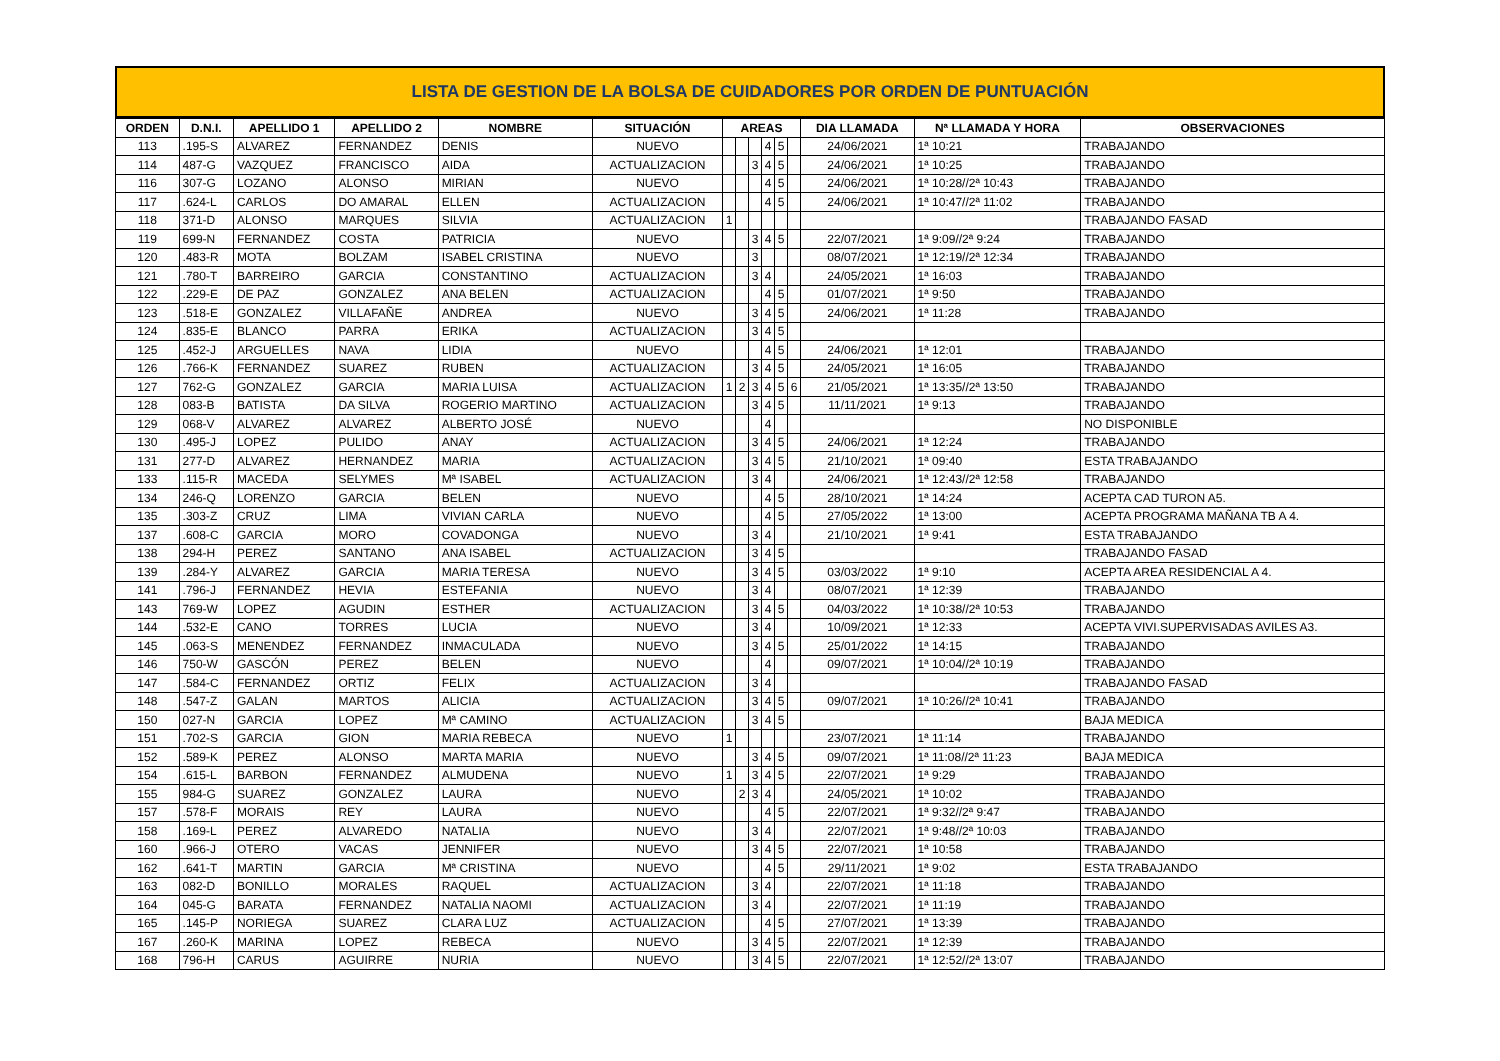LISTA DE GESTION DE LA BOLSA DE CUIDADORES POR ORDEN DE PUNTUACIÓN
| ORDEN | D.N.I. | APELLIDO 1 | APELLIDO 2 | NOMBRE | SITUACIÓN | AREAS | | | | | | DIA LLAMADA | Nª LLAMADA Y HORA | OBSERVACIONES |
| --- | --- | --- | --- | --- | --- | --- | --- | --- | --- | --- | --- | --- | --- | --- |
| 113 | .195-S | ALVAREZ | FERNANDEZ | DENIS | NUEVO | | | | 4 | 5 | | 24/06/2021 | 1ª 10:21 | TRABAJANDO |
| 114 | 487-G | VAZQUEZ | FRANCISCO | AIDA | ACTUALIZACION | | | 3 | 4 | 5 | | 24/06/2021 | 1ª 10:25 | TRABAJANDO |
| 116 | 307-G | LOZANO | ALONSO | MIRIAN | NUEVO | | | | 4 | 5 | | 24/06/2021 | 1ª 10:28//2ª 10:43 | TRABAJANDO |
| 117 | .624-L | CARLOS | DO AMARAL | ELLEN | ACTUALIZACION | | | | 4 | 5 | | 24/06/2021 | 1ª 10:47//2ª 11:02 | TRABAJANDO |
| 118 | 371-D | ALONSO | MARQUES | SILVIA | ACTUALIZACION | 1 | | | | | | | | TRABAJANDO FASAD |
| 119 | 699-N | FERNANDEZ | COSTA | PATRICIA | NUEVO | | | 3 | 4 | 5 | | 22/07/2021 | 1ª 9:09//2ª 9:24 | TRABAJANDO |
| 120 | .483-R | MOTA | BOLZAM | ISABEL CRISTINA | NUEVO | | | 3 | | | | 08/07/2021 | 1ª 12:19//2ª 12:34 | TRABAJANDO |
| 121 | .780-T | BARREIRO | GARCIA | CONSTANTINO | ACTUALIZACION | | | 3 | 4 | | | 24/05/2021 | 1ª 16:03 | TRABAJANDO |
| 122 | .229-E | DE PAZ | GONZALEZ | ANA BELEN | ACTUALIZACION | | | | 4 | 5 | | 01/07/2021 | 1ª 9:50 | TRABAJANDO |
| 123 | .518-E | GONZALEZ | VILLAFAÑE | ANDREA | NUEVO | | | 3 | 4 | 5 | | 24/06/2021 | 1ª 11:28 | TRABAJANDO |
| 124 | .835-E | BLANCO | PARRA | ERIKA | ACTUALIZACION | | | 3 | 4 | 5 | | | | |
| 125 | .452-J | ARGUELLES | NAVA | LIDIA | NUEVO | | | | 4 | 5 | | 24/06/2021 | 1ª 12:01 | TRABAJANDO |
| 126 | .766-K | FERNANDEZ | SUAREZ | RUBEN | ACTUALIZACION | | | 3 | 4 | 5 | | 24/05/2021 | 1ª 16:05 | TRABAJANDO |
| 127 | 762-G | GONZALEZ | GARCIA | MARIA LUISA | ACTUALIZACION | 1 | 2 | 3 | 4 | 5 | 6 | 21/05/2021 | 1ª 13:35//2ª 13:50 | TRABAJANDO |
| 128 | 083-B | BATISTA | DA SILVA | ROGERIO MARTINO | ACTUALIZACION | | | 3 | 4 | 5 | | 11/11/2021 | 1ª 9:13 | TRABAJANDO |
| 129 | 068-V | ALVAREZ | ALVAREZ | ALBERTO JOSÉ | NUEVO | | | | 4 | | | | | NO DISPONIBLE |
| 130 | .495-J | LOPEZ | PULIDO | ANAY | ACTUALIZACION | | | 3 | 4 | 5 | | 24/06/2021 | 1ª 12:24 | TRABAJANDO |
| 131 | 277-D | ALVAREZ | HERNANDEZ | MARIA | ACTUALIZACION | | | 3 | 4 | 5 | | 21/10/2021 | 1ª 09:40 | ESTA TRABAJANDO |
| 133 | .115-R | MACEDA | SELYMES | Mª ISABEL | ACTUALIZACION | | | 3 | 4 | | | 24/06/2021 | 1ª 12:43//2ª 12:58 | TRABAJANDO |
| 134 | 246-Q | LORENZO | GARCIA | BELEN | NUEVO | | | | 4 | 5 | | 28/10/2021 | 1ª 14:24 | ACEPTA CAD TURON A5. |
| 135 | .303-Z | CRUZ | LIMA | VIVIAN CARLA | NUEVO | | | | 4 | 5 | | 27/05/2022 | 1ª 13:00 | ACEPTA PROGRAMA MAÑANA TB A 4. |
| 137 | .608-C | GARCIA | MORO | COVADONGA | NUEVO | | | 3 | 4 | | | 21/10/2021 | 1ª 9:41 | ESTA TRABAJANDO |
| 138 | 294-H | PEREZ | SANTANO | ANA ISABEL | ACTUALIZACION | | | 3 | 4 | 5 | | | | TRABAJANDO FASAD |
| 139 | .284-Y | ALVAREZ | GARCIA | MARIA TERESA | NUEVO | | | 3 | 4 | 5 | | 03/03/2022 | 1ª 9:10 | ACEPTA AREA RESIDENCIAL A 4. |
| 141 | .796-J | FERNANDEZ | HEVIA | ESTEFANIA | NUEVO | | | 3 | 4 | | | 08/07/2021 | 1ª 12:39 | TRABAJANDO |
| 143 | 769-W | LOPEZ | AGUDIN | ESTHER | ACTUALIZACION | | | 3 | 4 | 5 | | 04/03/2022 | 1ª 10:38//2ª 10:53 | TRABAJANDO |
| 144 | .532-E | CANO | TORRES | LUCIA | NUEVO | | | 3 | 4 | | | 10/09/2021 | 1ª 12:33 | ACEPTA VIVI.SUPERVISADAS AVILES A3. |
| 145 | .063-S | MENENDEZ | FERNANDEZ | INMACULADA | NUEVO | | | 3 | 4 | 5 | | 25/01/2022 | 1ª 14:15 | TRABAJANDO |
| 146 | 750-W | GASCÓN | PEREZ | BELEN | NUEVO | | | | 4 | | | 09/07/2021 | 1ª 10:04//2ª 10:19 | TRABAJANDO |
| 147 | .584-C | FERNANDEZ | ORTIZ | FELIX | ACTUALIZACION | | | 3 | 4 | | | | | TRABAJANDO FASAD |
| 148 | .547-Z | GALAN | MARTOS | ALICIA | ACTUALIZACION | | | 3 | 4 | 5 | | 09/07/2021 | 1ª 10:26//2ª 10:41 | TRABAJANDO |
| 150 | 027-N | GARCIA | LOPEZ | Mª CAMINO | ACTUALIZACION | | | 3 | 4 | 5 | | | | BAJA MEDICA |
| 151 | .702-S | GARCIA | GION | MARIA REBECA | NUEVO | 1 | | | | | | 23/07/2021 | 1ª 11:14 | TRABAJANDO |
| 152 | .589-K | PEREZ | ALONSO | MARTA MARIA | NUEVO | | | 3 | 4 | 5 | | 09/07/2021 | 1ª 11:08//2ª 11:23 | BAJA MEDICA |
| 154 | .615-L | BARBON | FERNANDEZ | ALMUDENA | NUEVO | 1 | | 3 | 4 | 5 | | 22/07/2021 | 1ª 9:29 | TRABAJANDO |
| 155 | 984-G | SUAREZ | GONZALEZ | LAURA | NUEVO | | 2 | 3 | 4 | | | 24/05/2021 | 1ª 10:02 | TRABAJANDO |
| 157 | .578-F | MORAIS | REY | LAURA | NUEVO | | | | 4 | 5 | | 22/07/2021 | 1ª 9:32//2ª 9:47 | TRABAJANDO |
| 158 | .169-L | PEREZ | ALVAREDO | NATALIA | NUEVO | | | 3 | 4 | | | 22/07/2021 | 1ª 9:48//2ª 10:03 | TRABAJANDO |
| 160 | .966-J | OTERO | VACAS | JENNIFER | NUEVO | | | 3 | 4 | 5 | | 22/07/2021 | 1ª 10:58 | TRABAJANDO |
| 162 | .641-T | MARTIN | GARCIA | Mª CRISTINA | NUEVO | | | | 4 | 5 | | 29/11/2021 | 1ª 9:02 | ESTA TRABAJANDO |
| 163 | 082-D | BONILLO | MORALES | RAQUEL | ACTUALIZACION | | | 3 | 4 | | | 22/07/2021 | 1ª 11:18 | TRABAJANDO |
| 164 | 045-G | BARATA | FERNANDEZ | NATALIA NAOMI | ACTUALIZACION | | | 3 | 4 | | | 22/07/2021 | 1ª 11:19 | TRABAJANDO |
| 165 | .145-P | NORIEGA | SUAREZ | CLARA LUZ | ACTUALIZACION | | | | 4 | 5 | | 27/07/2021 | 1ª 13:39 | TRABAJANDO |
| 167 | .260-K | MARINA | LOPEZ | REBECA | NUEVO | | | 3 | 4 | 5 | | 22/07/2021 | 1ª 12:39 | TRABAJANDO |
| 168 | 796-H | CARUS | AGUIRRE | NURIA | NUEVO | | | 3 | 4 | 5 | | 22/07/2021 | 1ª 12:52//2ª 13:07 | TRABAJANDO |